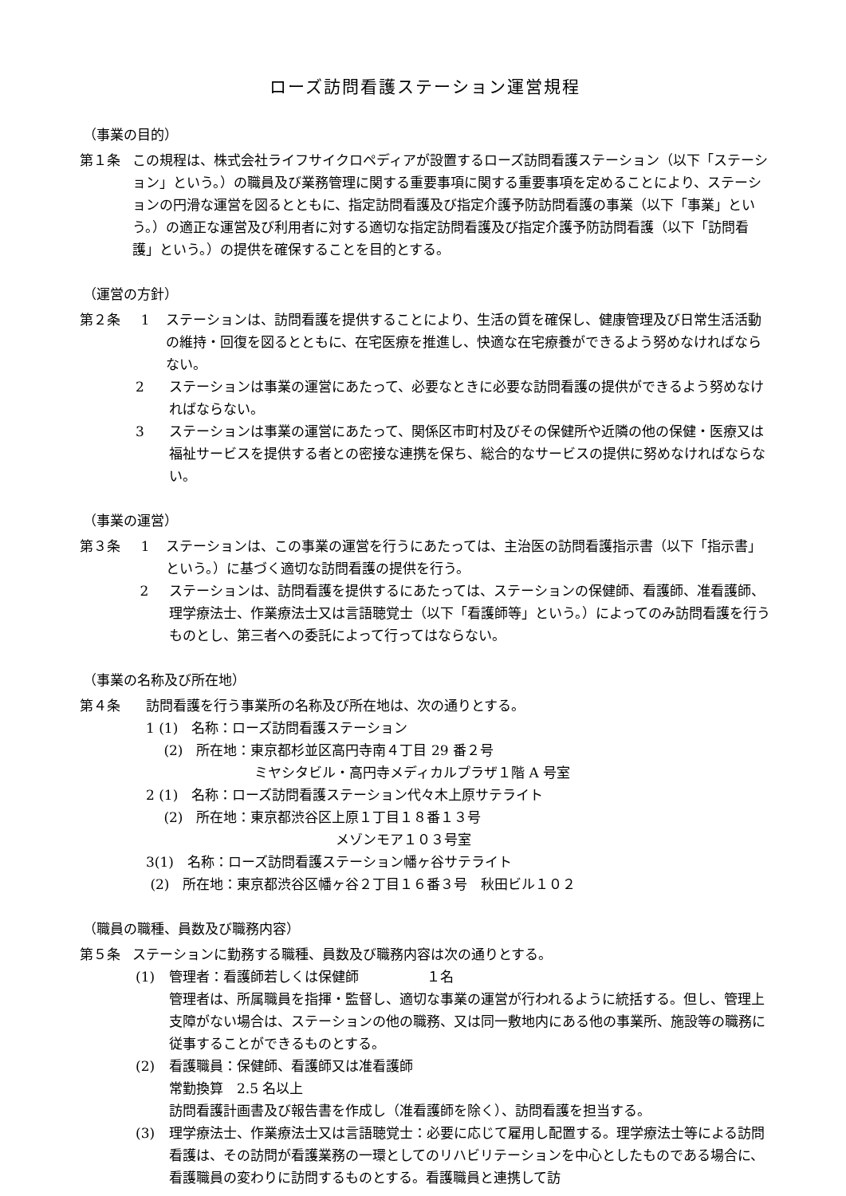ローズ訪問看護ステーション運営規程
（事業の目的）
第１条 この規程は、株式会社ライフサイクロペディアが設置するローズ訪問看護ステーション（以下「ステーション」という。）の職員及び業務管理に関する重要事項に関する重要事項を定めることにより、ステーションの円滑な運営を図るとともに、指定訪問看護及び指定介護予防訪問看護の事業（以下「事業」という。）の適正な運営及び利用者に対する適切な指定訪問看護及び指定介護予防訪問看護（以下「訪問看護」という。）の提供を確保することを目的とする。
（運営の方針）
第２条 1 ステーションは、訪問看護を提供することにより、生活の質を確保し、健康管理及び日常生活活動の維持・回復を図るとともに、在宅医療を推進し、快適な在宅療養ができるよう努めなければならない。
2 ステーションは事業の運営にあたって、必要なときに必要な訪問看護の提供ができるよう努めなければならない。
3 ステーションは事業の運営にあたって、関係区市町村及びその保健所や近隣の他の保健・医療又は福祉サービスを提供する者との密接な連携を保ち、総合的なサービスの提供に努めなければならない。
（事業の運営）
第３条 1 ステーションは、この事業の運営を行うにあたっては、主治医の訪問看護指示書（以下「指示書」という。）に基づく適切な訪問看護の提供を行う。
2 ステーションは、訪問看護を提供するにあたっては、ステーションの保健師、看護師、准看護師、理学療法士、作業療法士又は言語聴覚士（以下「看護師等」という。）によってのみ訪問看護を行うものとし、第三者への委託によって行ってはならない。
（事業の名称及び所在地）
第４条 　訪問看護を行う事業所の名称及び所在地は、次の通りとする。
　1 (1)　名称：ローズ訪問看護ステーション
　　 (2)　所在地：東京都杉並区高円寺南４丁目 29 番２号
　　　　　　　　　ミヤシタビル・高円寺メディカルプラザ１階 A 号室
　2 (1)　名称：ローズ訪問看護ステーション代々木上原サテライト
　　 (2)　所在地：東京都渋谷区上原１丁目１８番１３号
　　　　　　　　　　　　　　　メゾンモア１０３号室
　3(1)　名称：ローズ訪問看護ステーション幡ヶ谷サテライト
　 (2)　所在地：東京都渋谷区幡ヶ谷２丁目１６番３号　秋田ビル１０２
（職員の職種、員数及び職務内容）
第５条 ステーションに勤務する職種、員数及び職務内容は次の通りとする。
(1) 管理者：看護師若しくは保健師　　　　　１名
管理者は、所属職員を指揮・監督し、適切な事業の運営が行われるように統括する。但し、管理上支障がない場合は、ステーションの他の職務、又は同一敷地内にある他の事業所、施設等の職務に従事することができるものとする。
(2) 看護職員：保健師、看護師又は准看護師
常勤換算　2.5 名以上
訪問看護計画書及び報告書を作成し（准看護師を除く）、訪問看護を担当する。
(3) 理学療法士、作業療法士又は言語聴覚士：必要に応じて雇用し配置する。理学療法士等による訪問看護は、その訪問が看護業務の一環としてのリハビリテーションを中心としたものである場合に、看護職員の変わりに訪問するものとする。看護職員と連携して訪